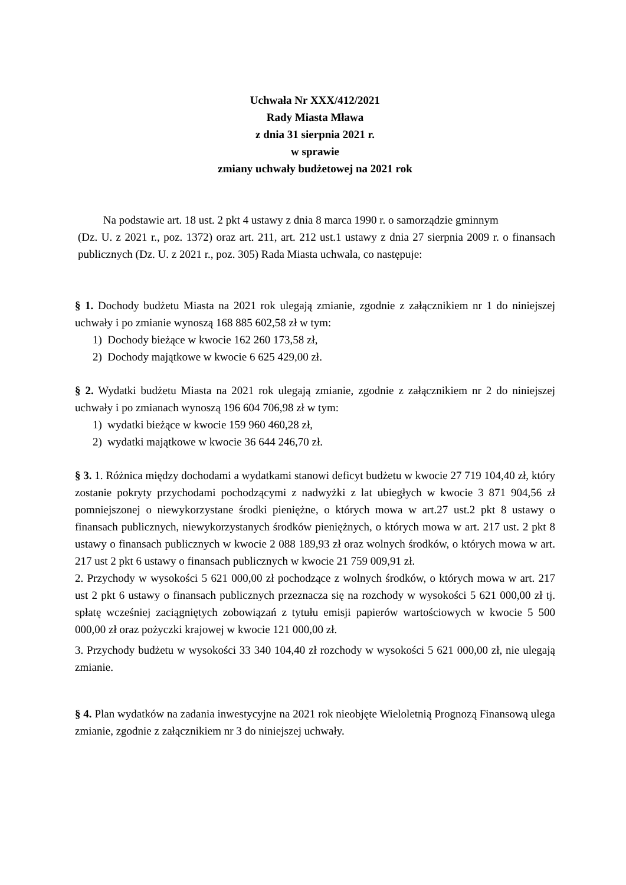Uchwała Nr XXX/412/2021
Rady Miasta Mława
z dnia 31 sierpnia 2021 r.
w sprawie
zmiany uchwały budżetowej na 2021 rok
Na podstawie art. 18 ust. 2 pkt 4 ustawy z dnia 8 marca 1990 r. o samorządzie gminnym
(Dz. U. z 2021 r., poz. 1372) oraz art. 211, art. 212 ust.1 ustawy z dnia 27 sierpnia 2009 r. o finansach publicznych (Dz. U. z 2021 r., poz. 305) Rada Miasta uchwala, co następuje:
§ 1. Dochody budżetu Miasta na 2021 rok ulegają zmianie, zgodnie z załącznikiem nr 1 do niniejszej uchwały i po zmianie wynoszą 168 885 602,58 zł w tym:
1) Dochody bieżące w kwocie 162 260 173,58 zł,
2) Dochody majątkowe w kwocie 6 625 429,00 zł.
§ 2. Wydatki budżetu Miasta na 2021 rok ulegają zmianie, zgodnie z załącznikiem nr 2 do niniejszej uchwały i po zmianach wynoszą 196 604 706,98 zł w tym:
1) wydatki bieżące w kwocie 159 960 460,28 zł,
2) wydatki majątkowe w kwocie 36 644 246,70 zł.
§ 3. 1. Różnica między dochodami a wydatkami stanowi deficyt budżetu w kwocie 27 719 104,40 zł, który zostanie pokryty przychodami pochodzącymi z nadwyżki z lat ubiegłych w kwocie 3 871 904,56 zł pomniejszonej o niewykorzystane środki pieniężne, o których mowa w art.27 ust.2 pkt 8 ustawy o finansach publicznych, niewykorzystanych środków pieniężnych, o których mowa w art. 217 ust. 2 pkt 8 ustawy o finansach publicznych w kwocie 2 088 189,93 zł oraz wolnych środków, o których mowa w art. 217 ust 2 pkt 6 ustawy o finansach publicznych w kwocie 21 759 009,91 zł.
2. Przychody w wysokości 5 621 000,00 zł pochodzące z wolnych środków, o których mowa w art. 217 ust 2 pkt 6 ustawy o finansach publicznych przeznacza się na rozchody w wysokości 5 621 000,00 zł tj. spłatę wcześniej zaciągniętych zobowiązań z tytułu emisji papierów wartościowych w kwocie 5 500 000,00 zł oraz pożyczki krajowej w kwocie 121 000,00 zł.
3. Przychody budżetu w wysokości 33 340 104,40 zł rozchody w wysokości 5 621 000,00 zł, nie ulegają zmianie.
§ 4. Plan wydatków na zadania inwestycyjne na 2021 rok nieobjęte Wieloletnią Prognozą Finansową ulega zmianie, zgodnie z załącznikiem nr 3 do niniejszej uchwały.